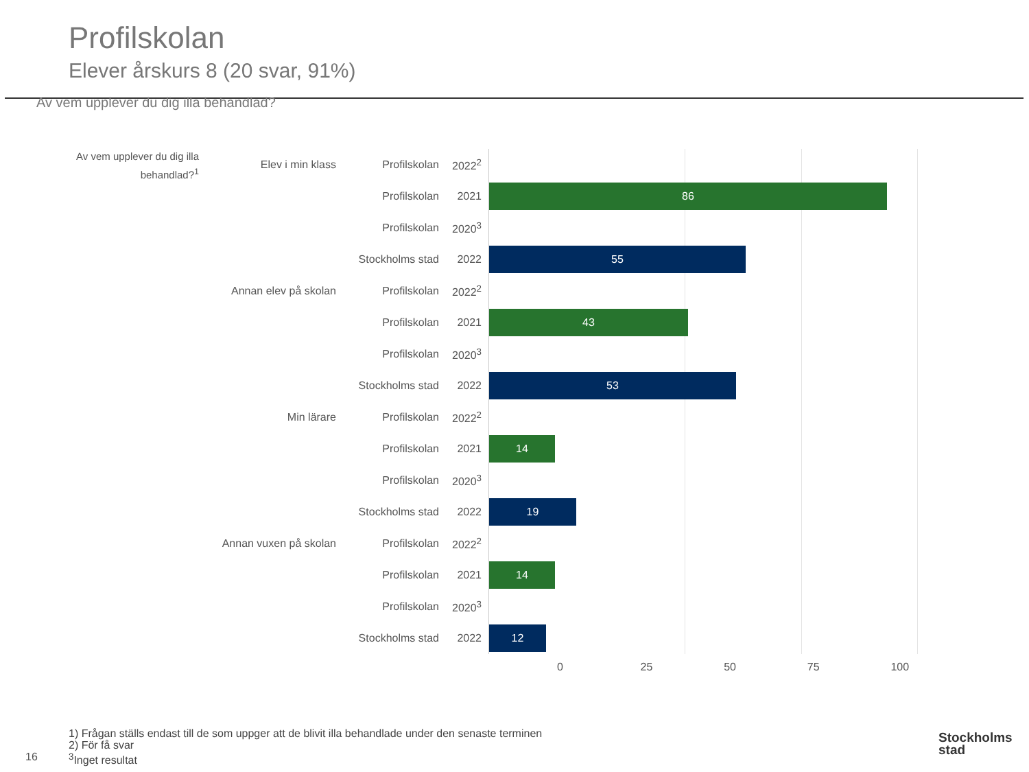Profilskolan
Elever årskurs 8 (20 svar, 91%)
Av vem upplever du dig illa behandlad?
Av vem upplever du dig illa behandlad?<sup>1</sup>
Elev i min klass Profilskolan 2022<sup>2</sup>
Profilskolan 2021
86
Profilskolan 2020<sup>3</sup>
Stockholms stad 2022
55
Annan elev på skolan Profilskolan 2022<sup>2</sup>
Profilskolan 2021
43
Profilskolan 2020<sup>3</sup>
Stockholms stad 2022
53
Min lärare Profilskolan 2022<sup>2</sup>
Profilskolan 2021
14
Profilskolan 2020<sup>3</sup>
Stockholms stad 2022
19
Annan vuxen på skolan
Profilskolan 2022<sup>2</sup>
Profilskolan 2021
14
Profilskolan 2020<sup>3</sup>
Stockholms stad 2022
12
0 25 50 75 100
1) Frågan ställs endast till de som uppger att de blivit illa behandlade under den senaste terminen
2) För få svar
<sup>3</sup> Inget resultat
16
Stockholms
stad